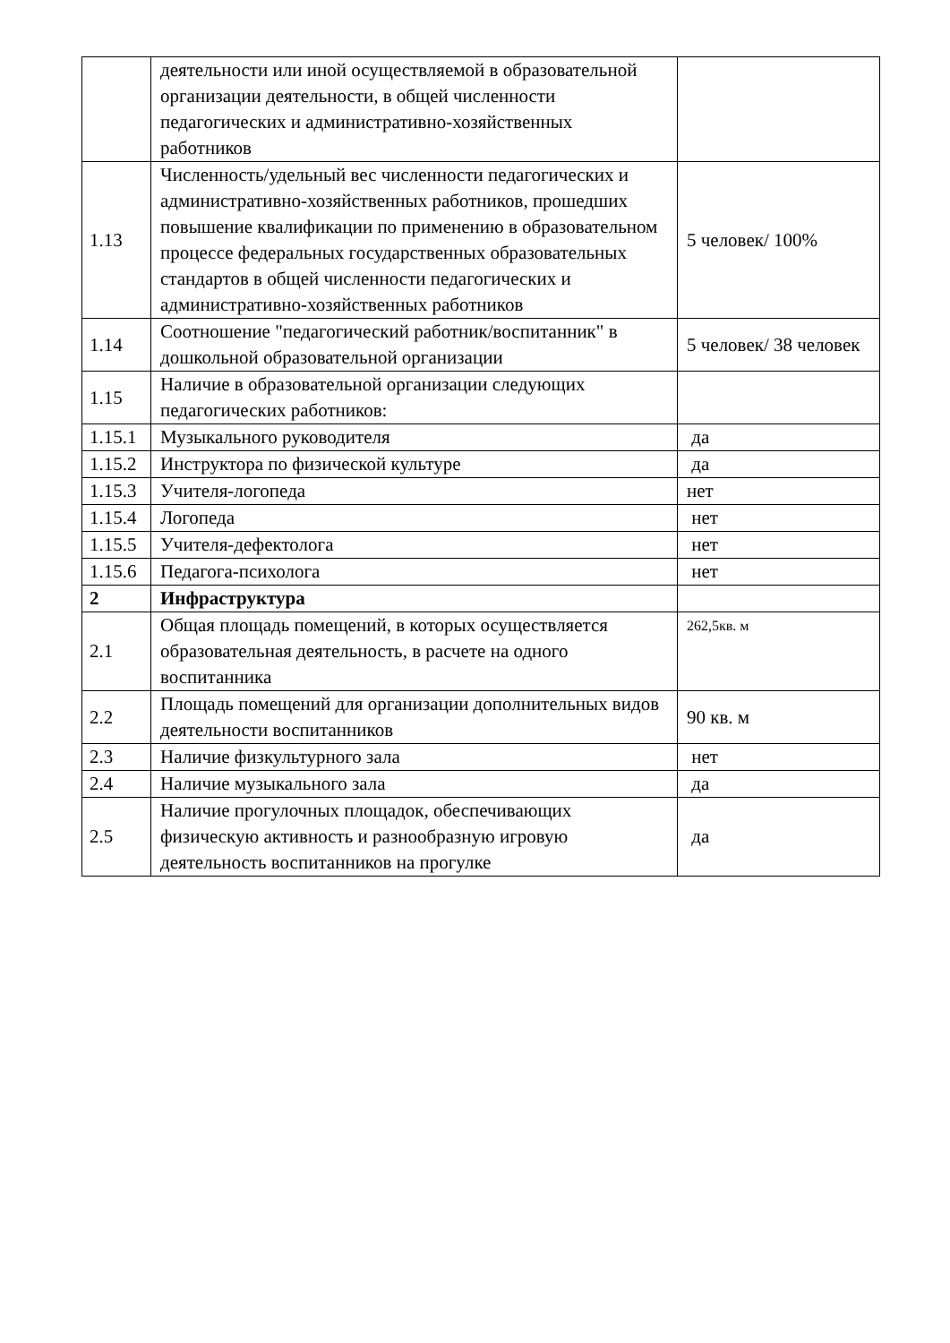| | деятельности или иной осуществляемой в образовательной организации деятельности, в общей численности педагогических и административно-хозяйственных работников | |
| 1.13 | Численность/удельный вес численности педагогических и административно-хозяйственных работников, прошедших повышение квалификации по применению в образовательном процессе федеральных государственных образовательных стандартов в общей численности педагогических и административно-хозяйственных работников | 5 человек/ 100% |
| 1.14 | Соотношение "педагогический работник/воспитанник" в дошкольной образовательной организации | 5 человек/ 38 человек |
| 1.15 | Наличие в образовательной организации следующих педагогических работников: | |
| 1.15.1 | Музыкального руководителя | да |
| 1.15.2 | Инструктора по физической культуре | да |
| 1.15.3 | Учителя-логопеда | нет |
| 1.15.4 | Логопеда | нет |
| 1.15.5 | Учителя-дефектолога | нет |
| 1.15.6 | Педагога-психолога | нет |
| 2 | Инфраструктура | |
| 2.1 | Общая площадь помещений, в которых осуществляется образовательная деятельность, в расчете на одного воспитанника | 262,5кв. м |
| 2.2 | Площадь помещений для организации дополнительных видов деятельности воспитанников | 90 кв. м |
| 2.3 | Наличие физкультурного зала | нет |
| 2.4 | Наличие музыкального зала | да |
| 2.5 | Наличие прогулочных площадок, обеспечивающих физическую активность и разнообразную игровую деятельность воспитанников на прогулке | да |